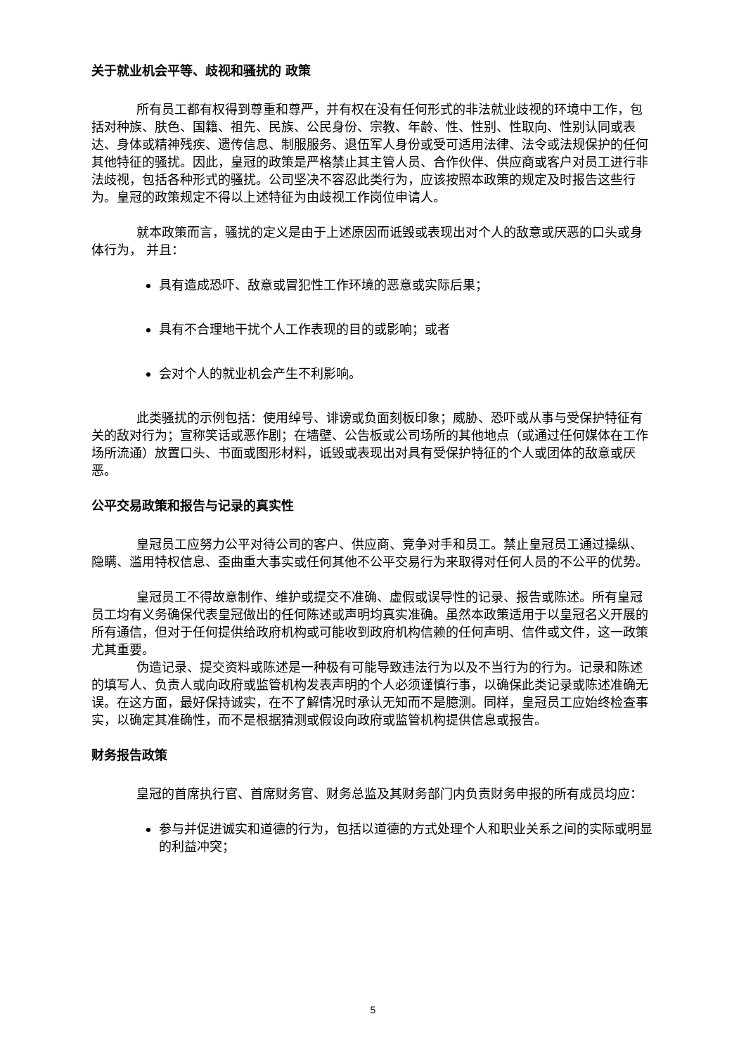关于就业机会平等、歧视和骚扰的 政策
所有员工都有权得到尊重和尊严，并有权在没有任何形式的非法就业歧视的环境中工作，包括对种族、肤色、国籍、祖先、民族、公民身份、宗教、年龄、性、性别、性取向、性别认同或表达、身体或精神残疾、遗传信息、制服服务、退伍军人身份或受可适用法律、法令或法规保护的任何其他特征的骚扰。因此，皇冠的政策是严格禁止其主管人员、合作伙伴、供应商或客户对员工进行非法歧视，包括各种形式的骚扰。公司坚决不容忍此类行为，应该按照本政策的规定及时报告这些行为。皇冠的政策规定不得以上述特征为由歧视工作岗位申请人。
就本政策而言，骚扰的定义是由于上述原因而诋毁或表现出对个人的敌意或厌恶的口头或身体行为， 并且：
具有造成恐吓、敌意或冒犯性工作环境的恶意或实际后果；
具有不合理地干扰个人工作表现的目的或影响；或者
会对个人的就业机会产生不利影响。
此类骚扰的示例包括：使用绰号、诽谤或负面刻板印象；威胁、恐吓或从事与受保护特征有关的敌对行为；宣称笑话或恶作剧；在墙壁、公告板或公司场所的其他地点（或通过任何媒体在工作场所流通）放置口头、书面或图形材料，诋毁或表现出对具有受保护特征的个人或团体的敌意或厌恶。
公平交易政策和报告与记录的真实性
皇冠员工应努力公平对待公司的客户、供应商、竞争对手和员工。禁止皇冠员工通过操纵、隐瞒、滥用特权信息、歪曲重大事实或任何其他不公平交易行为来取得对任何人员的不公平的优势。
皇冠员工不得故意制作、维护或提交不准确、虚假或误导性的记录、报告或陈述。所有皇冠员工均有义务确保代表皇冠做出的任何陈述或声明均真实准确。虽然本政策适用于以皇冠名义开展的所有通信，但对于任何提供给政府机构或可能收到政府机构信赖的任何声明、信件或文件，这一政策尤其重要。
伪造记录、提交资料或陈述是一种极有可能导致违法行为以及不当行为的行为。记录和陈述的填写人、负责人或向政府或监管机构发表声明的个人必须谨慎行事，以确保此类记录或陈述准确无误。在这方面，最好保持诚实，在不了解情况时承认无知而不是臆测。同样，皇冠员工应始终检查事实，以确定其准确性，而不是根据猜测或假设向政府或监管机构提供信息或报告。
财务报告政策
皇冠的首席执行官、首席财务官、财务总监及其财务部门内负责财务申报的所有成员均应：
参与并促进诚实和道德的行为，包括以道德的方式处理个人和职业关系之间的实际或明显的利益冲突；
5